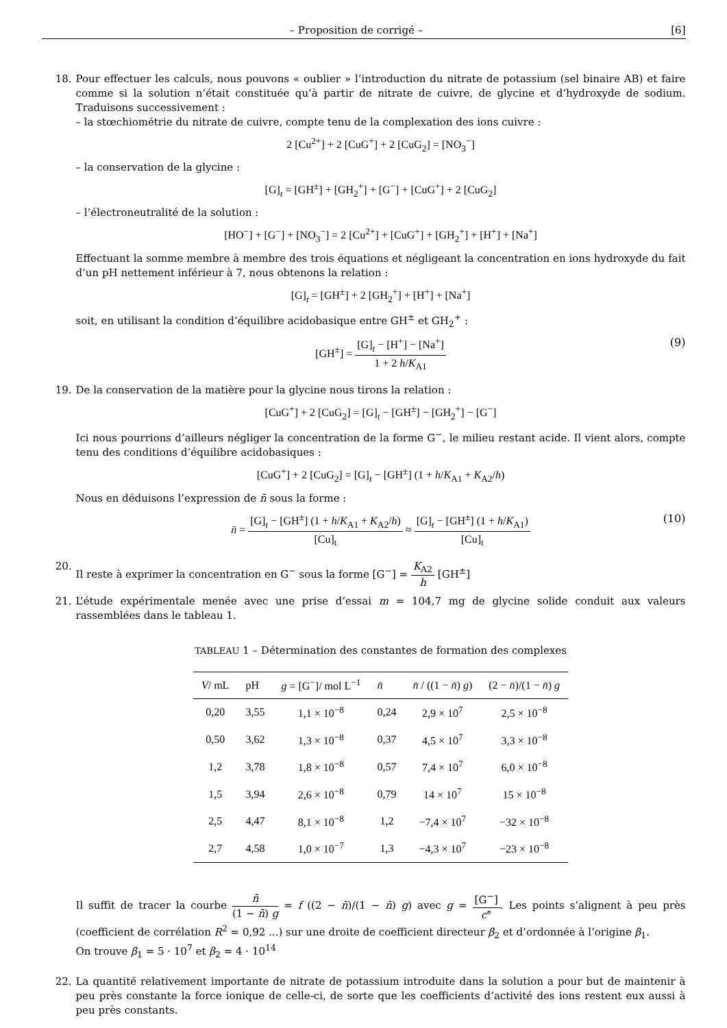– Proposition de corrigé – [6]
18. Pour effectuer les calculs, nous pouvons « oublier » l’introduction du nitrate de potassium (sel binaire AB) et faire comme si la solution n’était constituée qu’à partir de nitrate de cuivre, de glycine et d’hydroxyde de sodium. Traduisons successivement :
– la stœchiométrie du nitrate de cuivre, compte tenu de la complexation des ions cuivre :
2 [Cu<sup>2+</sup>] + 2 [CuG<sup>+</sup>] + 2 [CuG<sub>2</sub>] = [NO<sub>3</sub><sup>−</sup>]
– la conservation de la glycine :
[G]<sub>t</sub> = [GH<sup>±</sup>] + [GH<sub>2</sub><sup>+</sup>] + [G<sup>−</sup>] + [CuG<sup>+</sup>] + 2 [CuG<sub>2</sub>]
– l’électroneutralité de la solution :
[HO<sup>−</sup>] + [G<sup>−</sup>] + [NO<sub>3</sub><sup>−</sup>] = 2 [Cu<sup>2+</sup>] + [CuG<sup>+</sup>] + [GH<sub>2</sub><sup>+</sup>] + [H<sup>+</sup>] + [Na<sup>+</sup>]
Effectuant la somme membre à membre des trois équations et négligeant la concentration en ions hydroxyde du fait d’un pH nettement inférieur à 7, nous obtenons la relation :
[G]<sub>t</sub> = [GH<sup>±</sup>] + 2 [GH<sub>2</sub><sup>+</sup>] + [H<sup>+</sup>] + [Na<sup>+</sup>]
soit, en utilisant la condition d’équilibre acidobasique entre GH<sup>±</sup> et GH<sub>2</sub><sup>+</sup> :
[GH<sup>±</sup>] = [G]<sub>t</sub> − [H<sup>+</sup>] − [Na<sup>+</sup>] 1 + 2 h/K<sub>A1</sub>
(9)
19. De la conservation de la matière pour la glycine nous tirons la relation :
[CuG<sup>+</sup>] + 2 [CuG<sub>2</sub>] = [G]<sub>t</sub> − [GH<sup>±</sup>] − [GH<sub>2</sub><sup>+</sup>] − [G<sup>−</sup>]
Ici nous pourrions d’ailleurs négliger la concentration de la forme G<sup>−</sup>, le milieu restant acide. Il vient alors, compte tenu des conditions d’équilibre acidobasiques :
[CuG<sup>+</sup>] + 2 [CuG<sub>2</sub>] = [G]<sub>t</sub> − [GH<sup>±</sup>] (1 + h/K<sub>A1</sub> + K<sub>A2</sub>/h)
Nous en déduisons l’expression de n̄ sous la forme :
n̄ = [G]<sub>t</sub> − [GH<sup>±</sup>] (1 + h/K<sub>A1</sub> + K<sub>A2</sub>/h) [Cu]<sub>t</sub> ≈ [G]<sub>t</sub> − [GH<sup>±</sup>] (1 + h/K<sub>A1</sub>) [Cu]<sub>t</sub>
(10)
20. Il reste à exprimer la concentration en G<sup>−</sup> sous la forme [G<sup>−</sup>] = K<sub>A2</sub> h [GH<sup>±</sup>]
21. L’étude expérimentale menée avec une prise d’essai m = 104,7 mg de glycine solide conduit aux valeurs rassemblées dans le tableau 1.
TABLEAU 1 – Détermination des constantes de formation des complexes
| V / mL | pH | g = [G<sup>−</sup>]/ mol L<sup>−1</sup> | n̄ | n̄ / ((1 − n̄ ) g ) | (2 − n̄ )/(1 − n̄ ) g |
| --- | --- | --- | --- | --- | --- |
| 0,20 | 3,55 | 1,1 × 10<sup>−8</sup> | 0,24 | 2,9 × 10<sup>7</sup> | 2,5 × 10<sup>−8</sup> |
| 0,50 | 3,62 | 1,3 × 10<sup>−8</sup> | 0,37 | 4,5 × 10<sup>7</sup> | 3,3 × 10<sup>−8</sup> |
| 1,2 | 3,78 | 1,8 × 10<sup>−8</sup> | 0,57 | 7,4 × 10<sup>7</sup> | 6,0 × 10<sup>−8</sup> |
| 1,5 | 3,94 | 2,6 × 10<sup>−8</sup> | 0,79 | 14 × 10<sup>7</sup> | 15 × 10<sup>−8</sup> |
| 2,5 | 4,47 | 8,1 × 10<sup>−8</sup> | 1,2 | −7,4 × 10<sup>7</sup> | −32 × 10<sup>−8</sup> |
| 2,7 | 4,58 | 1,0 × 10<sup>−7</sup> | 1,3 | −4,3 × 10<sup>7</sup> | −23 × 10<sup>−8</sup> |
Il suffit de tracer la courbe n̄ (1 − n̄) g = f ((2 − n̄)/(1 − n̄) g) avec g = [G<sup>−</sup>] c°. Les points s’alignent à peu près (coefficient de corrélation R<sup>2</sup> = 0,92 ...) sur une droite de coefficient directeur β<sub>2</sub> et d’ordonnée à l’origine β<sub>1</sub>.
On trouve β<sub>1</sub> = 5 · 10<sup>7</sup> et β<sub>2</sub> = 4 · 10<sup>14</sup>
22. La quantité relativement importante de nitrate de potassium introduite dans la solution a pour but de maintenir à peu près constante la force ionique de celle-ci, de sorte que les coefficients d’activité des ions restent eux aussi à peu près constants.